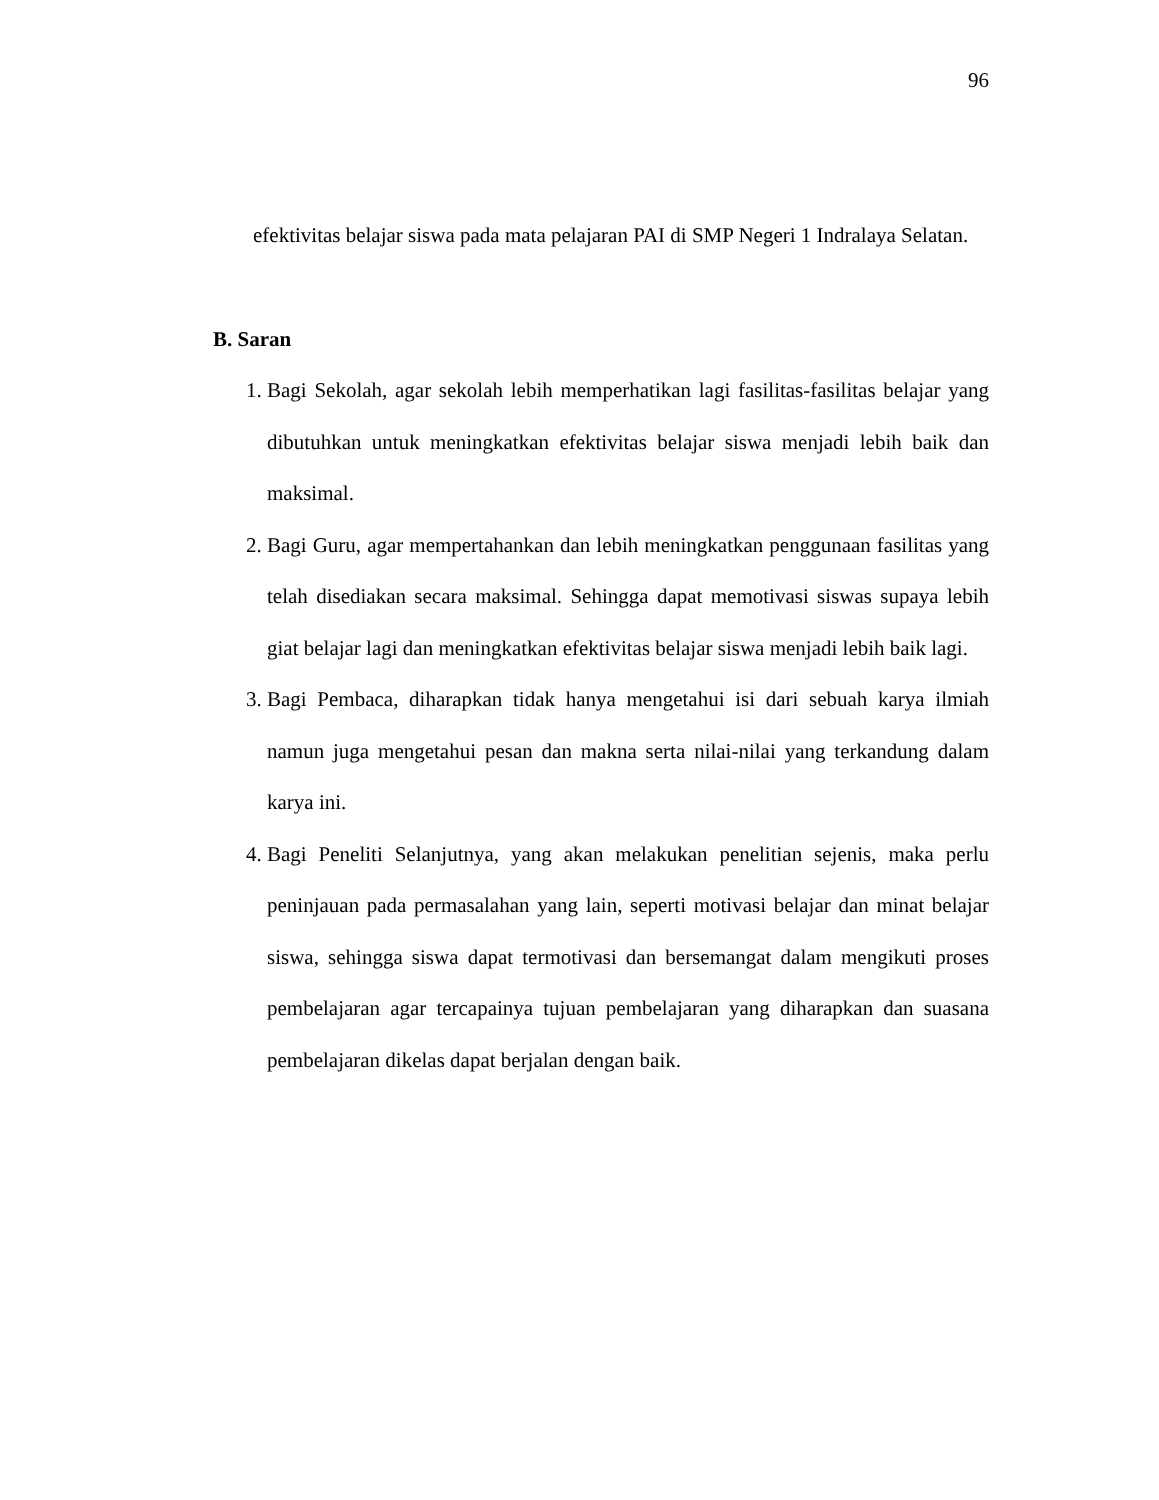96
efektivitas belajar siswa pada mata pelajaran PAI di SMP Negeri 1 Indralaya Selatan.
B. Saran
1. Bagi Sekolah, agar sekolah lebih memperhatikan lagi fasilitas-fasilitas belajar yang dibutuhkan untuk meningkatkan efektivitas belajar siswa menjadi lebih baik dan maksimal.
2. Bagi Guru, agar mempertahankan dan lebih meningkatkan penggunaan fasilitas yang telah disediakan secara maksimal. Sehingga dapat memotivasi siswas supaya lebih giat belajar lagi dan meningkatkan efektivitas belajar siswa menjadi lebih baik lagi.
3. Bagi Pembaca, diharapkan tidak hanya mengetahui isi dari sebuah karya ilmiah namun juga mengetahui pesan dan makna serta nilai-nilai yang terkandung dalam karya ini.
4. Bagi Peneliti Selanjutnya, yang akan melakukan penelitian sejenis, maka perlu peninjauan pada permasalahan yang lain, seperti motivasi belajar dan minat belajar siswa, sehingga siswa dapat termotivasi dan bersemangat dalam mengikuti proses pembelajaran agar tercapainya tujuan pembelajaran yang diharapkan dan suasana pembelajaran dikelas dapat berjalan dengan baik.